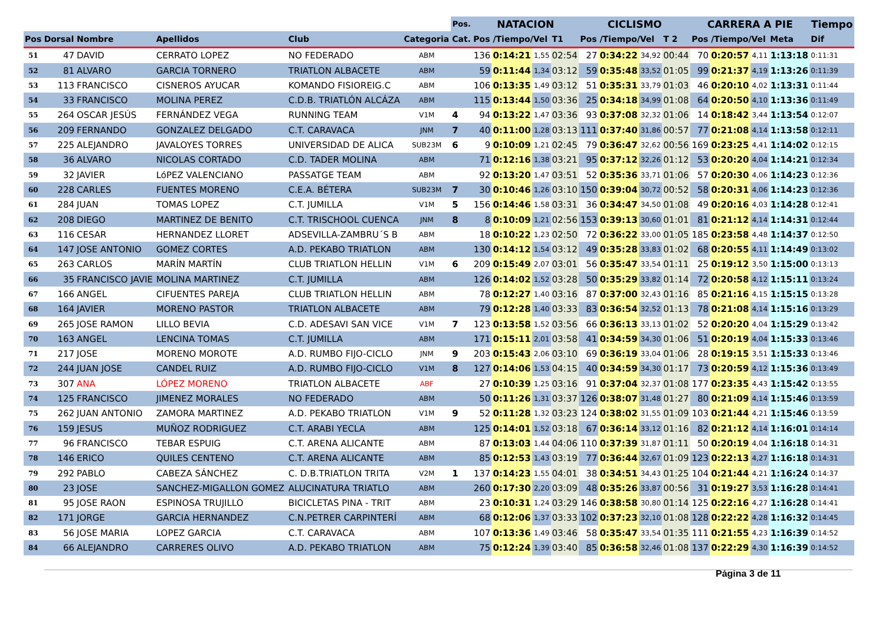| | | | | | | Pos. | NATACION | | | | CICLISMO | | | | CARRERA A PIE | | | | Tiempo | |
| --- | --- | --- | --- | --- | --- | --- | --- | --- | --- | --- | --- | --- | --- | --- | --- | --- | --- | --- | --- | --- |
| Pos | Dorsal | Nombre | Apellidos | Club | Categoria | Cat. | Pos /Tiempo/Vel | | | T1 | Pos /Tiempo/Vel | | | T 2 | Pos /Tiempo/Vel | | | Meta | Dif | |
| 51 | 47 | DAVID | CERRATO LOPEZ | NO FEDERADO | ABM | | 136 | 0:14:21 | 1,55 | 02:54 | 27 | 0:34:22 | 34,92 | 00:44 | 70 | 0:20:57 | 4,11 | 1:13:18 | 0:11:31 | |
| 52 | 81 | ALVARO | GARCIA TORNERO | TRIATLON ALBACETE | ABM | | 59 | 0:11:44 | 1,34 | 03:12 | 59 | 0:35:48 | 33,52 | 01:05 | 99 | 0:21:37 | 4,19 | 1:13:26 | 0:11:39 | |
| 53 | 113 | FRANCISCO | CISNEROS AYUCAR | KOMANDO FISIOREIG.C | ABM | | 106 | 0:13:35 | 1,49 | 03:12 | 51 | 0:35:31 | 33,79 | 01:03 | 46 | 0:20:10 | 4,02 | 1:13:31 | 0:11:44 | |
| 54 | 33 | FRANCISCO | MOLINA PEREZ | C.D.B. TRIATLÓN ALCÁZA | ABM | | 115 | 0:13:44 | 1,50 | 03:36 | 25 | 0:34:18 | 34,99 | 01:08 | 64 | 0:20:50 | 4,10 | 1:13:36 | 0:11:49 | |
| 55 | 264 | OSCAR JESÚS | FERNÁNDEZ VEGA | RUNNING TEAM | V1M | 4 | 94 | 0:13:22 | 1,47 | 03:36 | 93 | 0:37:08 | 32,32 | 01:06 | 14 | 0:18:42 | 3,44 | 1:13:54 | 0:12:07 | |
| 56 | 209 | FERNANDO | GONZALEZ DELGADO | C.T. CARAVACA | JNM | 7 | 40 | 0:11:00 | 1,28 | 03:13 | 111 | 0:37:40 | 31,86 | 00:57 | 77 | 0:21:08 | 4,14 | 1:13:58 | 0:12:11 | |
| 57 | 225 | ALEJANDRO | JAVALOYES TORRES | UNIVERSIDAD DE ALICA | SUB23M | 6 | 9 | 0:10:09 | 1,21 | 02:45 | 79 | 0:36:47 | 32,62 | 00:56 | 169 | 0:23:25 | 4,41 | 1:14:02 | 0:12:15 | |
| 58 | 36 | ALVARO | NICOLAS CORTADO | C.D. TADER MOLINA | ABM | | 71 | 0:12:16 | 1,38 | 03:21 | 95 | 0:37:12 | 32,26 | 01:12 | 53 | 0:20:20 | 4,04 | 1:14:21 | 0:12:34 | |
| 59 | 32 | JAVIER | LóPEZ VALENCIANO | PASSATGE TEAM | ABM | | 92 | 0:13:20 | 1,47 | 03:51 | 52 | 0:35:36 | 33,71 | 01:06 | 57 | 0:20:30 | 4,06 | 1:14:23 | 0:12:36 | |
| 60 | 228 | CARLES | FUENTES MORENO | C.E.A. BÉTERA | SUB23M | 7 | 30 | 0:10:46 | 1,26 | 03:10 | 150 | 0:39:04 | 30,72 | 00:52 | 58 | 0:20:31 | 4,06 | 1:14:23 | 0:12:36 | |
| 61 | 284 | JUAN | TOMAS LOPEZ | C.T. JUMILLA | V1M | 5 | 156 | 0:14:46 | 1,58 | 03:31 | 36 | 0:34:47 | 34,50 | 01:08 | 49 | 0:20:16 | 4,03 | 1:14:28 | 0:12:41 | |
| 62 | 208 | DIEGO | MARTINEZ DE BENITO | C.T. TRISCHOOL CUENCA | JNM | 8 | 8 | 0:10:09 | 1,21 | 02:56 | 153 | 0:39:13 | 30,60 | 01:01 | 81 | 0:21:12 | 4,14 | 1:14:31 | 0:12:44 | |
| 63 | 116 | CESAR | HERNANDEZ LLORET | ADSEVILLA-ZAMBRU´S B | ABM | | 18 | 0:10:22 | 1,23 | 02:50 | 72 | 0:36:22 | 33,00 | 01:05 | 185 | 0:23:58 | 4,48 | 1:14:37 | 0:12:50 | |
| 64 | 147 | JOSE ANTONIO | GOMEZ CORTES | A.D. PEKABO TRIATLON | ABM | | 130 | 0:14:12 | 1,54 | 03:12 | 49 | 0:35:28 | 33,83 | 01:02 | 68 | 0:20:55 | 4,11 | 1:14:49 | 0:13:02 | |
| 65 | 263 | CARLOS | MARÍN MARTÍN | CLUB TRIATLON HELLIN | V1M | 6 | 209 | 0:15:49 | 2,07 | 03:01 | 56 | 0:35:47 | 33,54 | 01:11 | 25 | 0:19:12 | 3,50 | 1:15:00 | 0:13:13 | |
| 66 | 35 | FRANCISCO JAVIE | MOLINA MARTINEZ | C.T. JUMILLA | ABM | | 126 | 0:14:02 | 1,52 | 03:28 | 50 | 0:35:29 | 33,82 | 01:14 | 72 | 0:20:58 | 4,12 | 1:15:11 | 0:13:24 | |
| 67 | 166 | ANGEL | CIFUENTES PAREJA | CLUB TRIATLON HELLIN | ABM | | 78 | 0:12:27 | 1,40 | 03:16 | 87 | 0:37:00 | 32,43 | 01:16 | 85 | 0:21:16 | 4,15 | 1:15:15 | 0:13:28 | |
| 68 | 164 | JAVIER | MORENO PASTOR | TRIATLON ALBACETE | ABM | | 79 | 0:12:28 | 1,40 | 03:33 | 83 | 0:36:54 | 32,52 | 01:13 | 78 | 0:21:08 | 4,14 | 1:15:16 | 0:13:29 | |
| 69 | 265 | JOSE RAMON | LILLO BEVIA | C.D. ADESAVI SAN VICE | V1M | 7 | 123 | 0:13:58 | 1,52 | 03:56 | 66 | 0:36:13 | 33,13 | 01:02 | 52 | 0:20:20 | 4,04 | 1:15:29 | 0:13:42 | |
| 70 | 163 | ANGEL | LENCINA TOMAS | C.T. JUMILLA | ABM | | 171 | 0:15:11 | 2,01 | 03:58 | 41 | 0:34:59 | 34,30 | 01:06 | 51 | 0:20:19 | 4,04 | 1:15:33 | 0:13:46 | |
| 71 | 217 | JOSE | MORENO MOROTE | A.D. RUMBO FIJO-CICLO | JNM | 9 | 203 | 0:15:43 | 2,06 | 03:10 | 69 | 0:36:19 | 33,04 | 01:06 | 28 | 0:19:15 | 3,51 | 1:15:33 | 0:13:46 | |
| 72 | 244 | JUAN JOSE | CANDEL RUIZ | A.D. RUMBO FIJO-CICLO | V1M | 8 | 127 | 0:14:06 | 1,53 | 04:15 | 40 | 0:34:59 | 34,30 | 01:17 | 73 | 0:20:59 | 4,12 | 1:15:36 | 0:13:49 | |
| 73 | 307 | ANA | LÓPEZ MORENO | TRIATLON ALBACETE | ABF | | 27 | 0:10:39 | 1,25 | 03:16 | 91 | 0:37:04 | 32,37 | 01:08 | 177 | 0:23:35 | 4,43 | 1:15:42 | 0:13:55 | |
| 74 | 125 | FRANCISCO | JIMENEZ MORALES | NO FEDERADO | ABM | | 50 | 0:11:26 | 1,31 | 03:37 | 126 | 0:38:07 | 31,48 | 01:27 | 80 | 0:21:09 | 4,14 | 1:15:46 | 0:13:59 | |
| 75 | 262 | JUAN ANTONIO | ZAMORA MARTINEZ | A.D. PEKABO TRIATLON | V1M | 9 | 52 | 0:11:28 | 1,32 | 03:23 | 124 | 0:38:02 | 31,55 | 01:09 | 103 | 0:21:44 | 4,21 | 1:15:46 | 0:13:59 | |
| 76 | 159 | JESUS | MUÑOZ RODRIGUEZ | C.T. ARABI YECLA | ABM | | 125 | 0:14:01 | 1,52 | 03:18 | 67 | 0:36:14 | 33,12 | 01:16 | 82 | 0:21:12 | 4,14 | 1:16:01 | 0:14:14 | |
| 77 | 96 | FRANCISCO | TEBAR ESPUIG | C.T. ARENA ALICANTE | ABM | | 87 | 0:13:03 | 1,44 | 04:06 | 110 | 0:37:39 | 31,87 | 01:11 | 50 | 0:20:19 | 4,04 | 1:16:18 | 0:14:31 | |
| 78 | 146 | ERICO | QUILES CENTENO | C.T. ARENA ALICANTE | ABM | | 85 | 0:12:53 | 1,43 | 03:19 | 77 | 0:36:44 | 32,67 | 01:09 | 123 | 0:22:13 | 4,27 | 1:16:18 | 0:14:31 | |
| 79 | 292 | PABLO | CABEZA SÁNCHEZ | C. D.B.TRIATLON TRITA | V2M | 1 | 137 | 0:14:23 | 1,55 | 04:01 | 38 | 0:34:51 | 34,43 | 01:25 | 104 | 0:21:44 | 4,21 | 1:16:24 | 0:14:37 | |
| 80 | 23 | JOSE | SANCHEZ-MIGALLON GOMEZ | ALUCINATURA TRIATLO | ABM | | 260 | 0:17:30 | 2,20 | 03:09 | 48 | 0:35:26 | 33,87 | 00:56 | 31 | 0:19:27 | 3,53 | 1:16:28 | 0:14:41 | |
| 81 | 95 | JOSE RAON | ESPINOSA TRUJILLO | BICICLETAS PINA - TRIT | ABM | | 23 | 0:10:31 | 1,24 | 03:29 | 146 | 0:38:58 | 30,80 | 01:14 | 125 | 0:22:16 | 4,27 | 1:16:28 | 0:14:41 | |
| 82 | 171 | JORGE | GARCIA HERNANDEZ | C.N.PETRER CARPINTERÍ | ABM | | 68 | 0:12:06 | 1,37 | 03:33 | 102 | 0:37:23 | 32,10 | 01:08 | 128 | 0:22:22 | 4,28 | 1:16:32 | 0:14:45 | |
| 83 | 56 | JOSE MARIA | LOPEZ GARCIA | C.T. CARAVACA | ABM | | 107 | 0:13:36 | 1,49 | 03:46 | 58 | 0:35:47 | 33,54 | 01:35 | 111 | 0:21:55 | 4,23 | 1:16:39 | 0:14:52 | |
| 84 | 66 | ALEJANDRO | CARRERES OLIVO | A.D. PEKABO TRIATLON | ABM | | 75 | 0:12:24 | 1,39 | 03:40 | 85 | 0:36:58 | 32,46 | 01:08 | 137 | 0:22:29 | 4,30 | 1:16:39 | 0:14:52 | |
Página 3 de 11